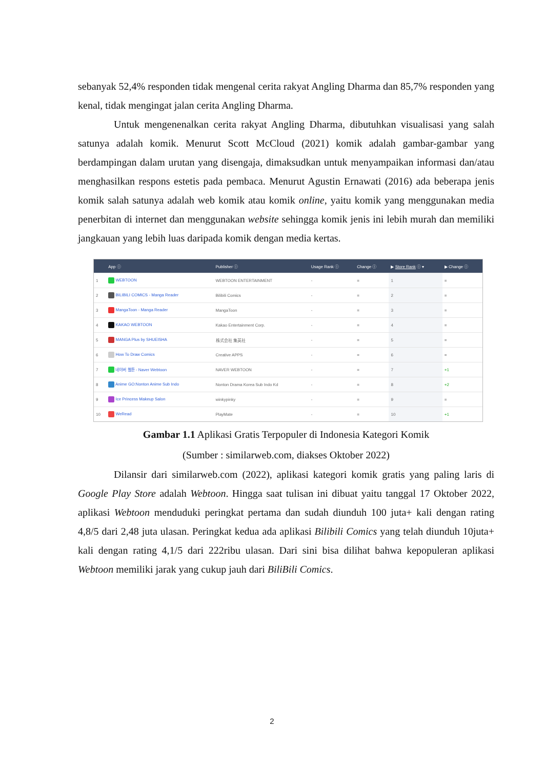sebanyak 52,4% responden tidak mengenal cerita rakyat Angling Dharma dan 85,7% responden yang kenal, tidak mengingat jalan cerita Angling Dharma.
Untuk mengenenalkan cerita rakyat Angling Dharma, dibutuhkan visualisasi yang salah satunya adalah komik. Menurut Scott McCloud (2021) komik adalah gambar-gambar yang berdampingan dalam urutan yang disengaja, dimaksudkan untuk menyampaikan informasi dan/atau menghasilkan respons estetis pada pembaca. Menurut Agustin Ernawati (2016) ada beberapa jenis komik salah satunya adalah web komik atau komik online, yaitu komik yang menggunakan media penerbitan di internet dan menggunakan website sehingga komik jenis ini lebih murah dan memiliki jangkauan yang lebih luas daripada komik dengan media kertas.
| | App ⓘ | Publisher ⓘ | Usage Rank ⓘ | Change ⓘ | ▶ Store Rank ⓘ ▾ | ▶ Change ⓘ |
| --- | --- | --- | --- | --- | --- | --- |
| 1 | WEBTOON | WEBTOON ENTERTAINMENT | - | = | 1 | = |
| 2 | BILIBILI COMICS - Manga Reader | Bilibili Comics | - | = | 2 | = |
| 3 | MangaToon - Manga Reader | MangaToon | - | = | 3 | = |
| 4 | KAKAO WEBTOON | Kakao Entertainment Corp. | - | = | 4 | = |
| 5 | MANGA Plus by SHUEISHA | 株式会社 集英社 | - | = | 5 | = |
| 6 | How To Draw Comics | Creative APPS | - | = | 6 | = |
| 7 | 네이버 웹툰 - Naver Webtoon | NAVER WEBTOON | - | = | 7 | +1 |
| 8 | Anime GO:Nonton Anime Sub Indo | Nonton Drama Korea Sub Indo Kd | - | = | 8 | +2 |
| 9 | Ice Princess Makeup Salon | winkypinky | - | = | 9 | = |
| 10 | WeRead | PlayMate | - | = | 10 | +1 |
Gambar 1.1 Aplikasi Gratis Terpopuler di Indonesia Kategori Komik
(Sumber : similarweb.com, diakses Oktober 2022)
Dilansir dari similarweb.com (2022), aplikasi kategori komik gratis yang paling laris di Google Play Store adalah Webtoon. Hingga saat tulisan ini dibuat yaitu tanggal 17 Oktober 2022, aplikasi Webtoon menduduki peringkat pertama dan sudah diunduh 100 juta+ kali dengan rating 4,8/5 dari 2,48 juta ulasan. Peringkat kedua ada aplikasi Bilibili Comics yang telah diunduh 10juta+ kali dengan rating 4,1/5 dari 222ribu ulasan. Dari sini bisa dilihat bahwa kepopuleran aplikasi Webtoon memiliki jarak yang cukup jauh dari BiliBili Comics.
2